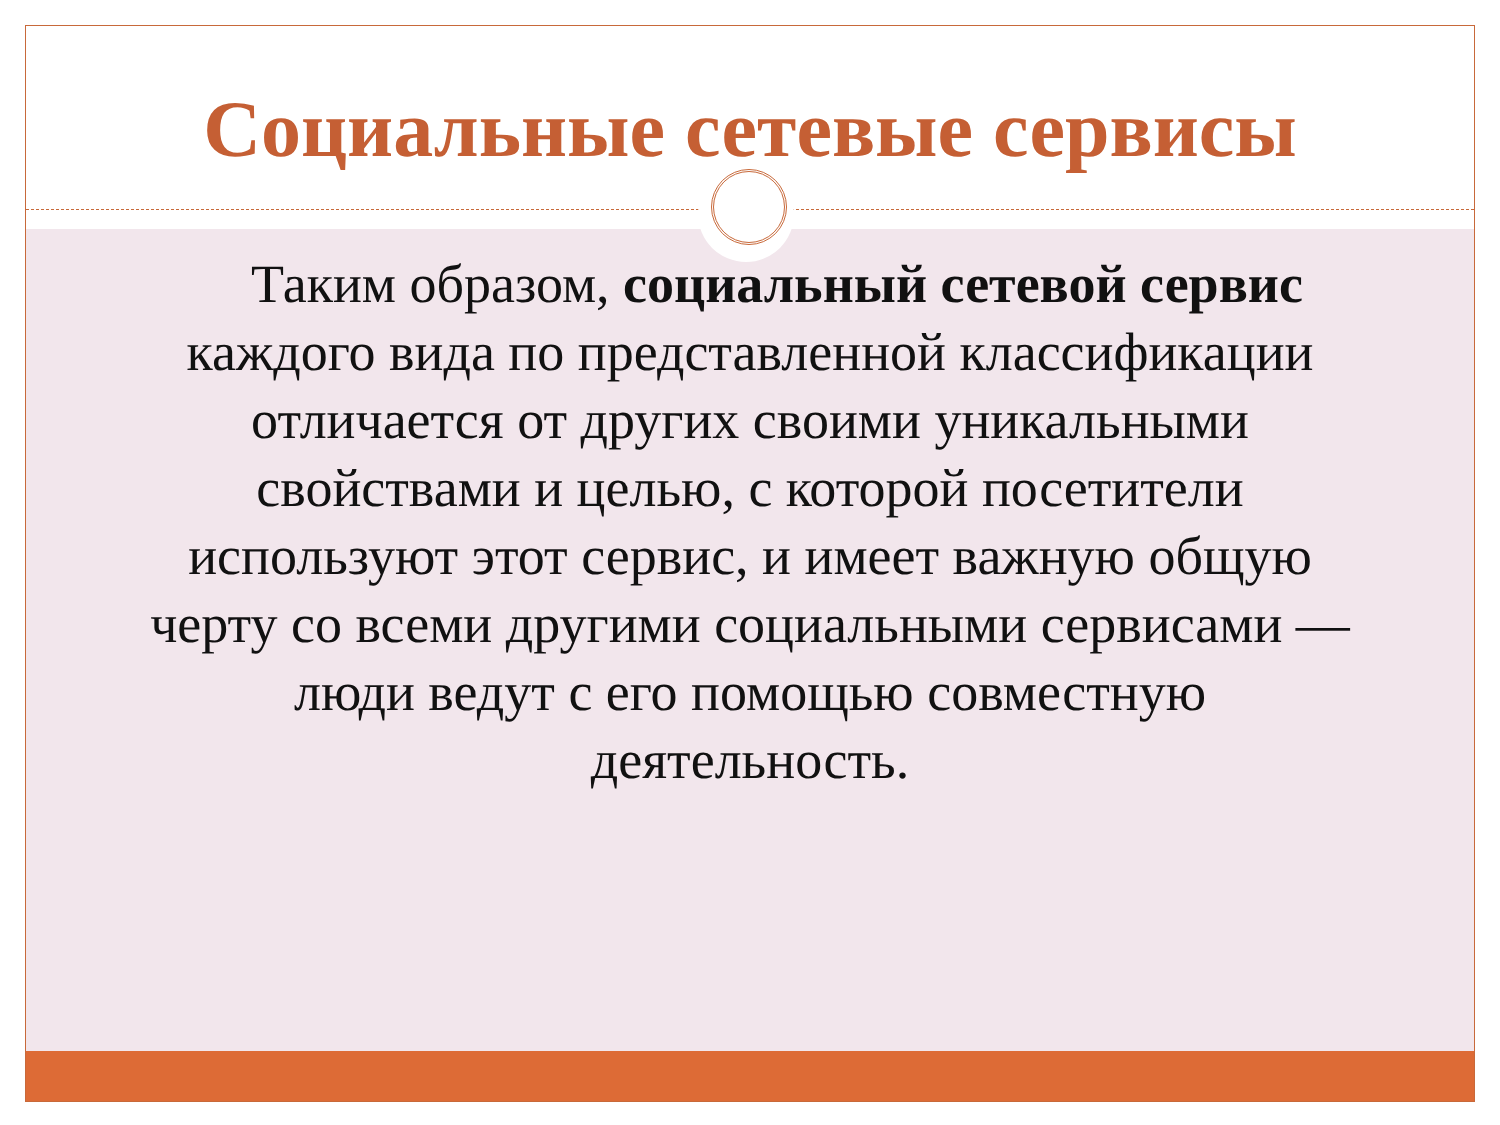Социальные сетевые сервисы
Таким образом, социальный сетевой сервис каждого вида по представленной классификации отличается от других своими уникальными свойствами и целью, с которой посетители используют этот сервис, и имеет важную общую черту со всеми другими социальными сервисами — люди ведут с его помощью совместную деятельность.